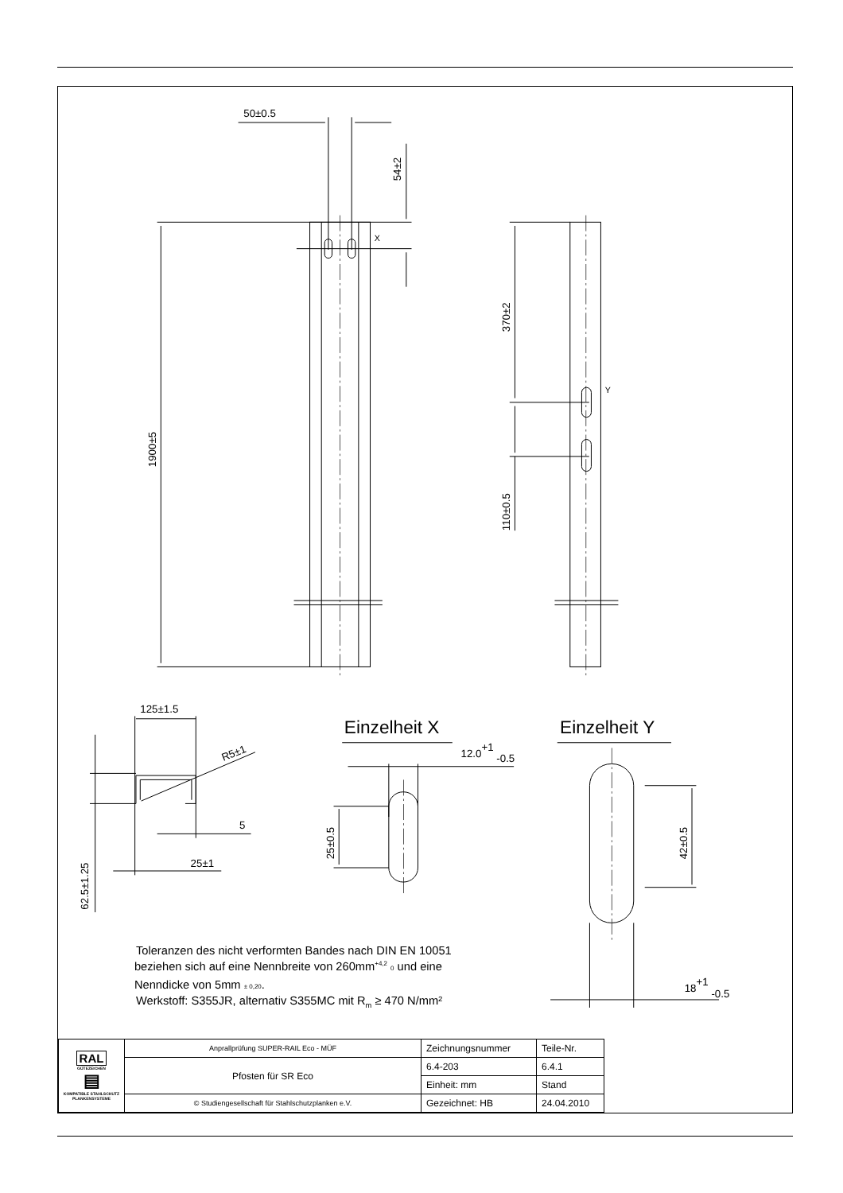50±0.5
54±2
X
1900±5
370±2
Y
110±0.5
125±1.5
R5±1
5
25±1
62.5±1.25
Einzelheit X
12.0+1 -0.5
25±0.5
Einzelheit Y
42±0.5
18+1 -0.5
Toleranzen des nicht verformten Bandes nach DIN EN 10051
beziehen sich auf eine Nennbreite von 260mm+4,2 0 und eine
Nenndicke von 5mm ± 0,20.
Werkstoff: S355JR, alternativ S355MC mit Rm ≥ 470 N/mm²
| RAL GÜTEZEICHEN ▤ KOMPATIBLE STAHLSCHUTZ PLANKENSYSTEME | Anprallprüfung SUPER-RAIL Eco - MÜF | Zeichnungsnummer | Teile-Nr. | |
| | Pfosten für SR Eco | 6.4-203 | 6.4.1 | |
| | | Einheit: mm | Stand | |
| | © Studiengesellschaft für Stahlschutzplanken e.V. | Gezeichnet: HB | 24.04.2010 | |